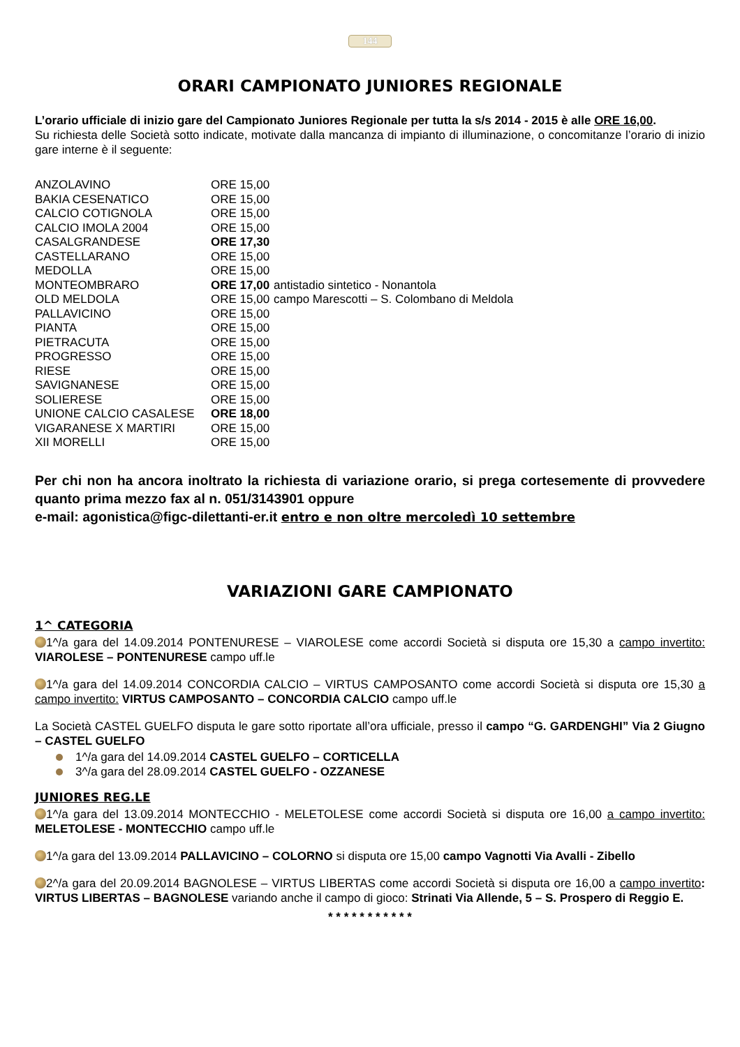144
ORARI CAMPIONATO JUNIORES REGIONALE
L’orario ufficiale di inizio gare del Campionato Juniores Regionale per tutta la s/s 2014 - 2015 è alle ORE 16,00.
Su richiesta delle Società sotto indicate, motivate dalla mancanza di impianto di illuminazione, o concomitanze l’orario di inizio gare interne è il seguente:
| ANZOLAVINO | ORE 15,00 | |
| BAKIA CESENATICO | ORE 15,00 | |
| CALCIO COTIGNOLA | ORE 15,00 | |
| CALCIO IMOLA 2004 | ORE 15,00 | |
| CASALGRANDESE | ORE 17,30 | |
| CASTELLARANO | ORE 15,00 | |
| MEDOLLA | ORE 15,00 | |
| MONTEOMBRARO | ORE 17,00 | antistadio sintetico - Nonantola |
| OLD MELDOLA | ORE 15,00 | campo Marescotti – S. Colombano di Meldola |
| PALLAVICINO | ORE 15,00 | |
| PIANTA | ORE 15,00 | |
| PIETRACUTA | ORE 15,00 | |
| PROGRESSO | ORE 15,00 | |
| RIESE | ORE 15,00 | |
| SAVIGNANESE | ORE 15,00 | |
| SOLIERESE | ORE 15,00 | |
| UNIONE CALCIO CASALESE | ORE 18,00 | |
| VIGARANESE X MARTIRI | ORE 15,00 | |
| XII MORELLI | ORE 15,00 | |
Per chi non ha ancora inoltrato la richiesta di variazione orario, si prega cortesemente di provvedere quanto prima mezzo fax al n. 051/3143901 oppure
e-mail: agonistica@figc-dilettanti-er.it entro e non oltre mercoledì 10 settembre
VARIAZIONI GARE CAMPIONATO
1^ CATEGORIA
1^/a gara del 14.09.2014 PONTENURESE – VIAROLESE come accordi Società si disputa ore 15,30 a campo invertito: VIAROLESE – PONTENURESE campo uff.le
1^/a gara del 14.09.2014 CONCORDIA CALCIO – VIRTUS CAMPOSANTO come accordi Società si disputa ore 15,30 a campo invertito: VIRTUS CAMPOSANTO – CONCORDIA CALCIO campo uff.le
La Società CASTEL GUELFO disputa le gare sotto riportate all’ora ufficiale, presso il campo “G. GARDENGHI” Via 2 Giugno – CASTEL GUELFO
1^/a gara del 14.09.2014 CASTEL GUELFO – CORTICELLA
3^/a gara del 28.09.2014 CASTEL GUELFO - OZZANESE
JUNIORES REG.LE
1^/a gara del 13.09.2014 MONTECCHIO - MELETOLESE come accordi Società si disputa ore 16,00 a campo invertito: MELETOLESE - MONTECCHIO campo uff.le
1^/a gara del 13.09.2014 PALLAVICINO – COLORNO si disputa ore 15,00 campo Vagnotti Via Avalli - Zibello
2^/a gara del 20.09.2014 BAGNOLESE – VIRTUS LIBERTAS come accordi Società si disputa ore 16,00 a campo invertito: VIRTUS LIBERTAS – BAGNOLESE variando anche il campo di gioco: Strinati Via Allende, 5 – S. Prospero di Reggio E.
* * * * * * * * * * *